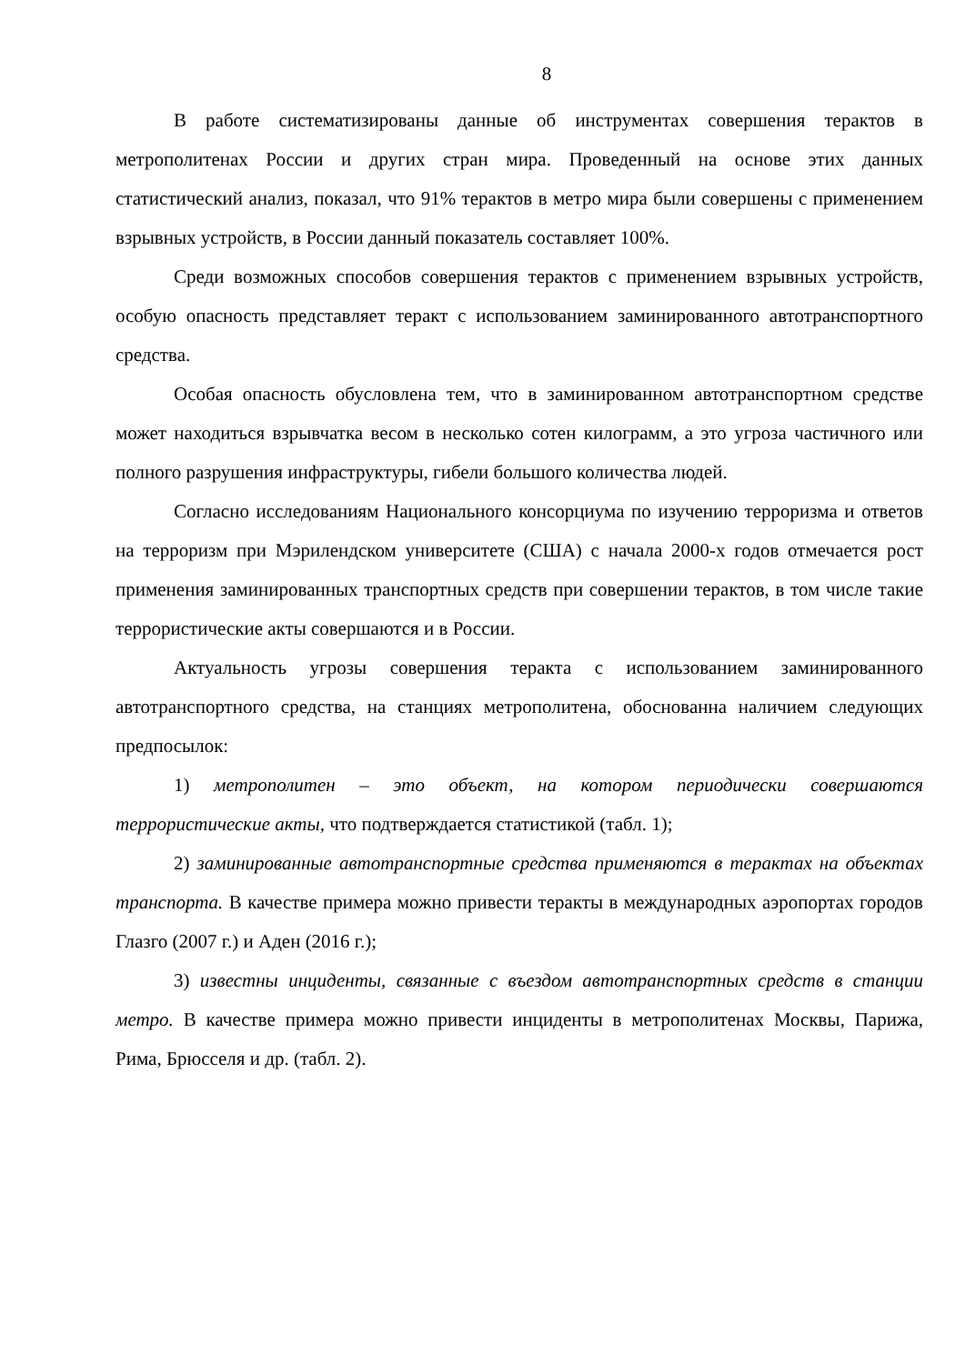8
В работе систематизированы данные об инструментах совершения терактов в метрополитенах России и других стран мира. Проведенный на основе этих данных статистический анализ, показал, что 91% терактов в метро мира были совершены с применением взрывных устройств, в России данный показатель составляет 100%.
Среди возможных способов совершения терактов с применением взрывных устройств, особую опасность представляет теракт с использованием заминированного автотранспортного средства.
Особая опасность обусловлена тем, что в заминированном автотранспортном средстве может находиться взрывчатка весом в несколько сотен килограмм, а это угроза частичного или полного разрушения инфраструктуры, гибели большого количества людей.
Согласно исследованиям Национального консорциума по изучению терроризма и ответов на терроризм при Мэрилендском университете (США) с начала 2000-х годов отмечается рост применения заминированных транспортных средств при совершении терактов, в том числе такие террористические акты совершаются и в России.
Актуальность угрозы совершения теракта с использованием заминированного автотранспортного средства, на станциях метрополитена, обоснованна наличием следующих предпосылок:
1) метрополитен – это объект, на котором периодически совершаются террористические акты, что подтверждается статистикой (табл. 1);
2) заминированные автотранспортные средства применяются в терактах на объектах транспорта. В качестве примера можно привести теракты в международных аэропортах городов Глазго (2007 г.) и Аден (2016 г.);
3) известны инциденты, связанные с въездом автотранспортных средств в станции метро. В качестве примера можно привести инциденты в метрополитенах Москвы, Парижа, Рима, Брюсселя и др. (табл. 2).